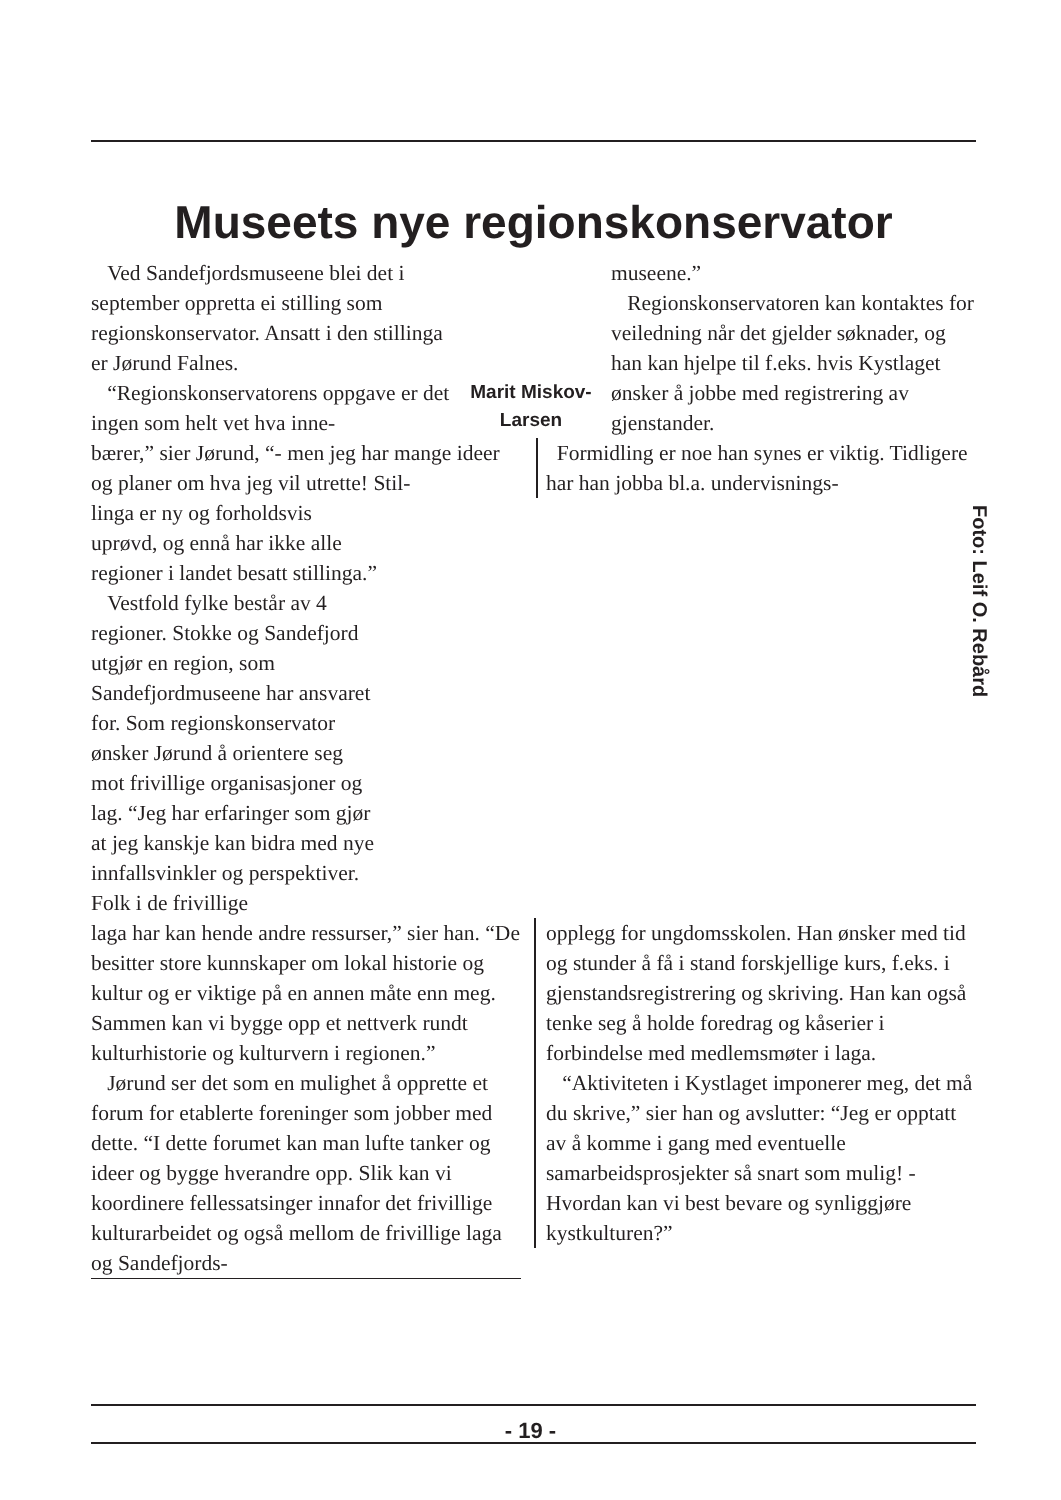Museets nye regionskonservator
Ved Sandefjordsmuseene blei det i september oppretta ei stilling som regionskonservator. Ansatt i den stillinga er Jørund Falnes.
“Regionskonservatorens oppgave er det ingen som helt vet hva inne-
Marit Miskov-
Larsen
museene.”
Regionskonservatoren kan kontaktes for veiledning når det gjelder søknader, og han kan hjelpe til f.eks. hvis Kystlaget ønsker å jobbe med registrering av gjenstander.
bærer,” sier Jørund, “- men jeg har mange ideer og planer om hva jeg vil utrette! Stil-
Formidling er noe han synes er viktig. Tidligere har han jobba bl.a. undervisnings-
linga er ny og forholdsvis uprøvd, og ennå har ikke alle regioner i landet besatt stillinga.”
Vestfold fylke består av 4 regioner. Stokke og Sandefjord utgjør en region, som Sandefjordmuseene har ansvaret for. Som regionskonservator ønsker Jørund å orientere seg mot frivillige organisasjoner og lag. “Jeg har erfaringer som gjør at jeg kanskje kan bidra med nye innfallsvinkler og perspektiver. Folk i de frivillige
laga har kan hende andre ressurser,” sier han. “De besitter store kunnskaper om lokal historie og kultur og er viktige på en annen måte enn meg. Sammen kan vi bygge opp et nettverk rundt kulturhistorie og kulturvern i regionen.”
Jørund ser det som en mulighet å opprette et forum for etablerte foreninger som jobber med dette. “I dette forumet kan man lufte tanker og ideer og bygge hverandre opp. Slik kan vi koordinere fellessatsinger innafor det frivillige kulturarbeidet og også mellom de frivillige laga og Sandefjords-
opplegg for ungdomsskolen. Han ønsker med tid og stunder å få i stand forskjellige kurs, f.eks. i gjenstandsregistrering og skriving. Han kan også tenke seg å holde foredrag og kåserier i forbindelse med medlemsmøter i laga.
“Aktiviteten i Kystlaget imponerer meg, det må du skrive,” sier han og avslutter: “Jeg er opptatt av å komme i gang med eventuelle samarbeidsprosjekter så snart som mulig! - Hvordan kan vi best bevare og synliggjøre kystkulturen?”
Foto: Leif O. Rebård
- 19 -